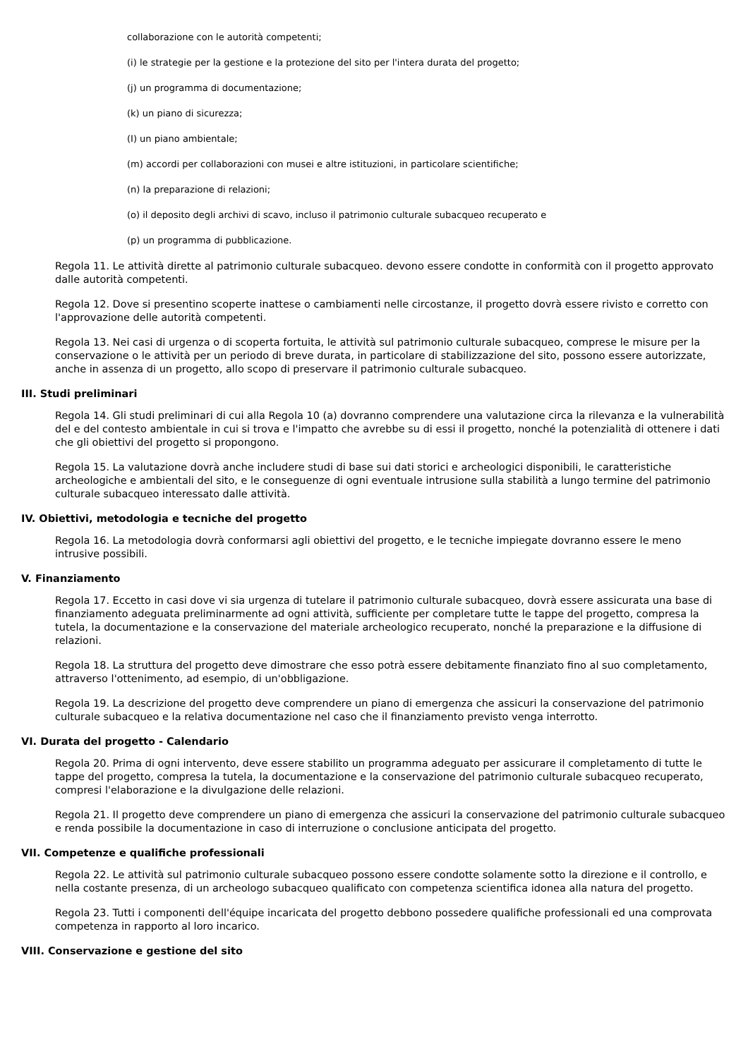collaborazione con le autorità competenti;
(i) le strategie per la gestione e la protezione del sito per l'intera durata del progetto;
(j) un programma di documentazione;
(k) un piano di sicurezza;
(I) un piano ambientale;
(m) accordi per collaborazioni con musei e altre istituzioni, in particolare scientifiche;
(n) la preparazione di relazioni;
(o) il deposito degli archivi di scavo, incluso il patrimonio culturale subacqueo recuperato e
(p) un programma di pubblicazione.
Regola 11. Le attività dirette al patrimonio culturale subacqueo. devono essere condotte in conformità con il progetto approvato dalle autorità competenti.
Regola 12. Dove si presentino scoperte inattese o cambiamenti nelle circostanze, il progetto dovrà essere rivisto e corretto con l'approvazione delle autorità competenti.
Regola 13. Nei casi di urgenza o di scoperta fortuita, le attività sul patrimonio culturale subacqueo, comprese le misure per la conservazione o le attività per un periodo di breve durata, in particolare di stabilizzazione del sito, possono essere autorizzate, anche in assenza di un progetto, allo scopo di preservare il patrimonio culturale subacqueo.
III. Studi preliminari
Regola 14. Gli studi preliminari di cui alla Regola 10 (a) dovranno comprendere una valutazione circa la rilevanza e la vulnerabilità del e del contesto ambientale in cui si trova e l'impatto che avrebbe su di essi il progetto, nonché la potenzialità di ottenere i dati che gli obiettivi del progetto si propongono.
Regola 15. La valutazione dovrà anche includere studi di base sui dati storici e archeologici disponibili, le caratteristiche archeologiche e ambientali del sito, e le conseguenze di ogni eventuale intrusione sulla stabilità a lungo termine del patrimonio culturale subacqueo interessato dalle attività.
IV. Obiettivi, metodologia e tecniche del progetto
Regola 16. La metodologia dovrà conformarsi agli obiettivi del progetto, e le tecniche impiegate dovranno essere le meno intrusive possibili.
V. Finanziamento
Regola 17. Eccetto in casi dove vi sia urgenza di tutelare il patrimonio culturale subacqueo, dovrà essere assicurata una base di finanziamento adeguata preliminarmente ad ogni attività, sufficiente per completare tutte le tappe del progetto, compresa la tutela, la documentazione e la conservazione del materiale archeologico recuperato, nonché la preparazione e la diffusione di relazioni.
Regola 18. La struttura del progetto deve dimostrare che esso potrà essere debitamente finanziato fino al suo completamento, attraverso l'ottenimento, ad esempio, di un'obbligazione.
Regola 19. La descrizione del progetto deve comprendere un piano di emergenza che assicuri la conservazione del patrimonio culturale subacqueo e la relativa documentazione nel caso che il finanziamento previsto venga interrotto.
VI. Durata del progetto - Calendario
Regola 20. Prima di ogni intervento, deve essere stabilito un programma adeguato per assicurare il completamento di tutte le tappe del progetto, compresa la tutela, la documentazione e la conservazione del patrimonio culturale subacqueo recuperato, compresi l'elaborazione e la divulgazione delle relazioni.
Regola 21. Il progetto deve comprendere un piano di emergenza che assicuri la conservazione del patrimonio culturale subacqueo e renda possibile la documentazione in caso di interruzione o conclusione anticipata del progetto.
VII. Competenze e qualifiche professionali
Regola 22. Le attività sul patrimonio culturale subacqueo possono essere condotte solamente sotto la direzione e il controllo, e nella costante presenza, di un archeologo subacqueo qualificato con competenza scientifica idonea alla natura del progetto.
Regola 23. Tutti i componenti dell'équipe incaricata del progetto debbono possedere qualifiche professionali ed una comprovata competenza in rapporto al loro incarico.
VIII. Conservazione e gestione del sito